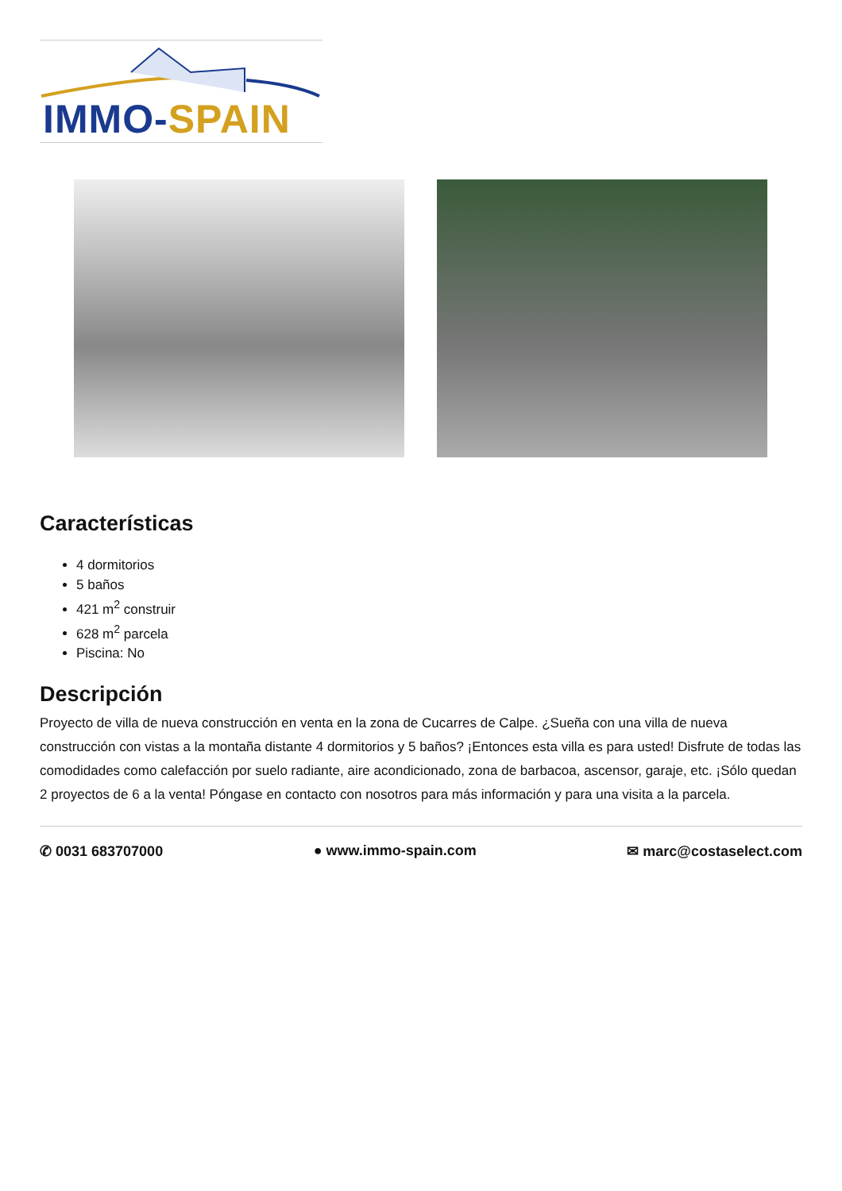IMMO-SPAIN
Características
4 dormitorios
5 baños
421 m<sup>2</sup> construir
628 m<sup>2</sup> parcela
Piscina: No
Descripción
Proyecto de villa de nueva construcción en venta en la zona de Cucarres de Calpe. ¿Sueña con una villa de nueva construcción con vistas a la montaña distante 4 dormitorios y 5 baños? ¡Entonces esta villa es para usted! Disfrute de todas las comodidades como calefacción por suelo radiante, aire acondicionado, zona de barbacoa, ascensor, garaje, etc. ¡Sólo quedan 2 proyectos de 6 a la venta! Póngase en contacto con nosotros para más información y para una visita a la parcela.
✆ 0031 683707000 ● www.immo-spain.com ✉ marc@costaselect.com